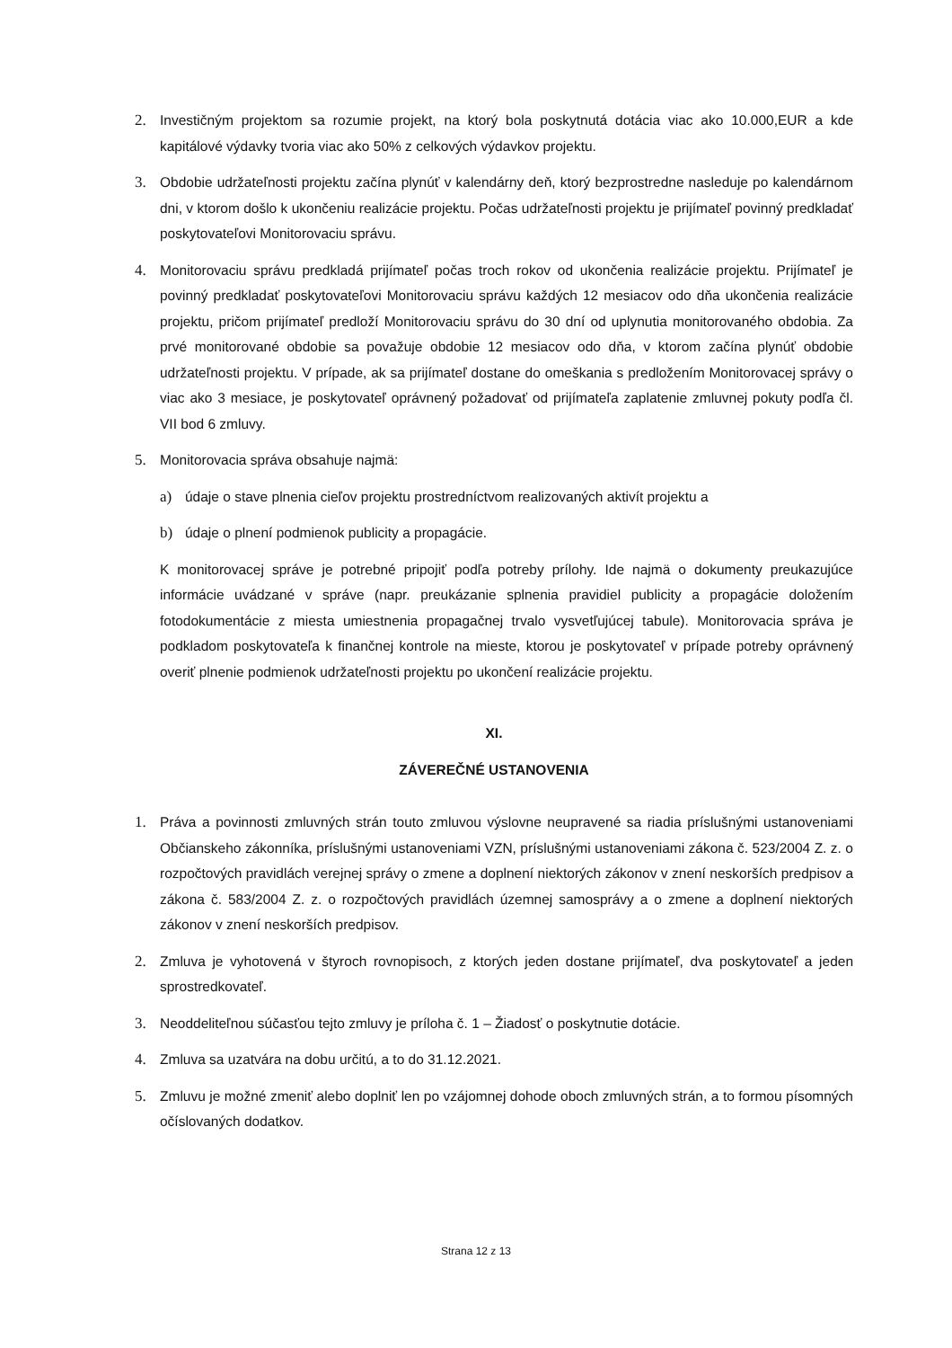2. Investičným projektom sa rozumie projekt, na ktorý bola poskytnutá dotácia viac ako 10.000,EUR a kde kapitálové výdavky tvoria viac ako 50% z celkových výdavkov projektu.
3. Obdobie udržateľnosti projektu začína plynúť v kalendárny deň, ktorý bezprostredne nasleduje po kalendárnom dni, v ktorom došlo k ukončeniu realizácie projektu. Počas udržateľnosti projektu je prijímateľ povinný predkladať poskytovateľovi Monitorovaciu správu.
4. Monitorovaciu správu predkladá prijímateľ počas troch rokov od ukončenia realizácie projektu. Prijímateľ je povinný predkladať poskytovateľovi Monitorovaciu správu každých 12 mesiacov odo dňa ukončenia realizácie projektu, pričom prijímateľ predloží Monitorovaciu správu do 30 dní od uplynutia monitorovaného obdobia. Za prvé monitorované obdobie sa považuje obdobie 12 mesiacov odo dňa, v ktorom začína plynúť obdobie udržateľnosti projektu. V prípade, ak sa prijímateľ dostane do omeškania s predložením Monitorovacej správy o viac ako 3 mesiace, je poskytovateľ oprávnený požadovať od prijímateľa zaplatenie zmluvnej pokuty podľa čl. VII bod 6 zmluvy.
5. Monitorovacia správa obsahuje najmä:
a) údaje o stave plnenia cieľov projektu prostredníctvom realizovaných aktivít projektu a
b) údaje o plnení podmienok publicity a propagácie.
K monitorovacej správe je potrebné pripojiť podľa potreby prílohy. Ide najmä o dokumenty preukazujúce informácie uvádzané v správe (napr. preukázanie splnenia pravidiel publicity a propagácie doložením fotodokumentácie z miesta umiestnenia propagačnej trvalo vysvetľujúcej tabule). Monitorovacia správa je podkladom poskytovateľa k finančnej kontrole na mieste, ktorou je poskytovateľ v prípade potreby oprávnený overiť plnenie podmienok udržateľnosti projektu po ukončení realizácie projektu.
XI.
ZÁVEREČNÉ USTANOVENIA
1. Práva a povinnosti zmluvných strán touto zmluvou výslovne neupravené sa riadia príslušnými ustanoveniami Občianskeho zákonníka, príslušnými ustanoveniami VZN, príslušnými ustanoveniami zákona č. 523/2004 Z. z. o rozpočtových pravidlách verejnej správy o zmene a doplnení niektorých zákonov v znení neskorších predpisov a zákona č. 583/2004 Z. z. o rozpočtových pravidlách územnej samosprávy a o zmene a doplnení niektorých zákonov v znení neskorších predpisov.
2. Zmluva je vyhotovená v štyroch rovnopisoch, z ktorých jeden dostane prijímateľ, dva poskytovateľ a jeden sprostredkovateľ.
3. Neoddeliteľnou súčasťou tejto zmluvy je príloha č. 1 – Žiadosť o poskytnutie dotácie.
4. Zmluva sa uzatvára na dobu určitú, a to do 31.12.2021.
5. Zmluvu je možné zmeniť alebo doplniť len po vzájomnej dohode oboch zmluvných strán, a to formou písomných očíslovaných dodatkov.
Strana 12 z 13